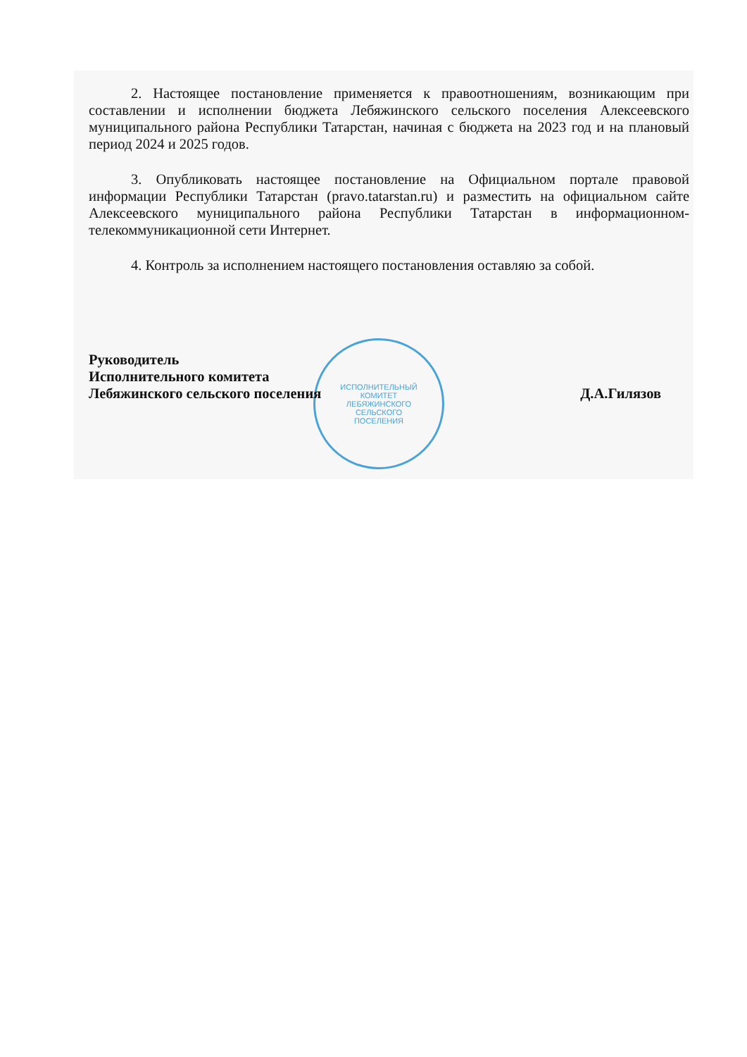ИСПОЛНИТЕЛЬНЫЙ
КОМИТЕТ
ЛЕБЯЖИНСКОГО
СЕЛЬСКОГО
ПОСЕЛЕНИЯ
2. Настоящее постановление применяется к правоотношениям, возникающим при составлении и исполнении бюджета Лебяжинского сельского поселения Алексеевского муниципального района Республики Татарстан, начиная с бюджета на 2023 год и на плановый период 2024 и 2025 годов.
3. Опубликовать настоящее постановление на Официальном портале правовой информации Республики Татарстан (pravo.tatarstan.ru) и разместить на официальном сайте Алексеевского муниципального района Республики Татарстан в информационном- телекоммуникационной сети Интернет.
4. Контроль за исполнением настоящего постановления оставляю за собой.
Руководитель
Исполнительного комитета
Лебяжинского сельского поселения
Д.А.Гилязов